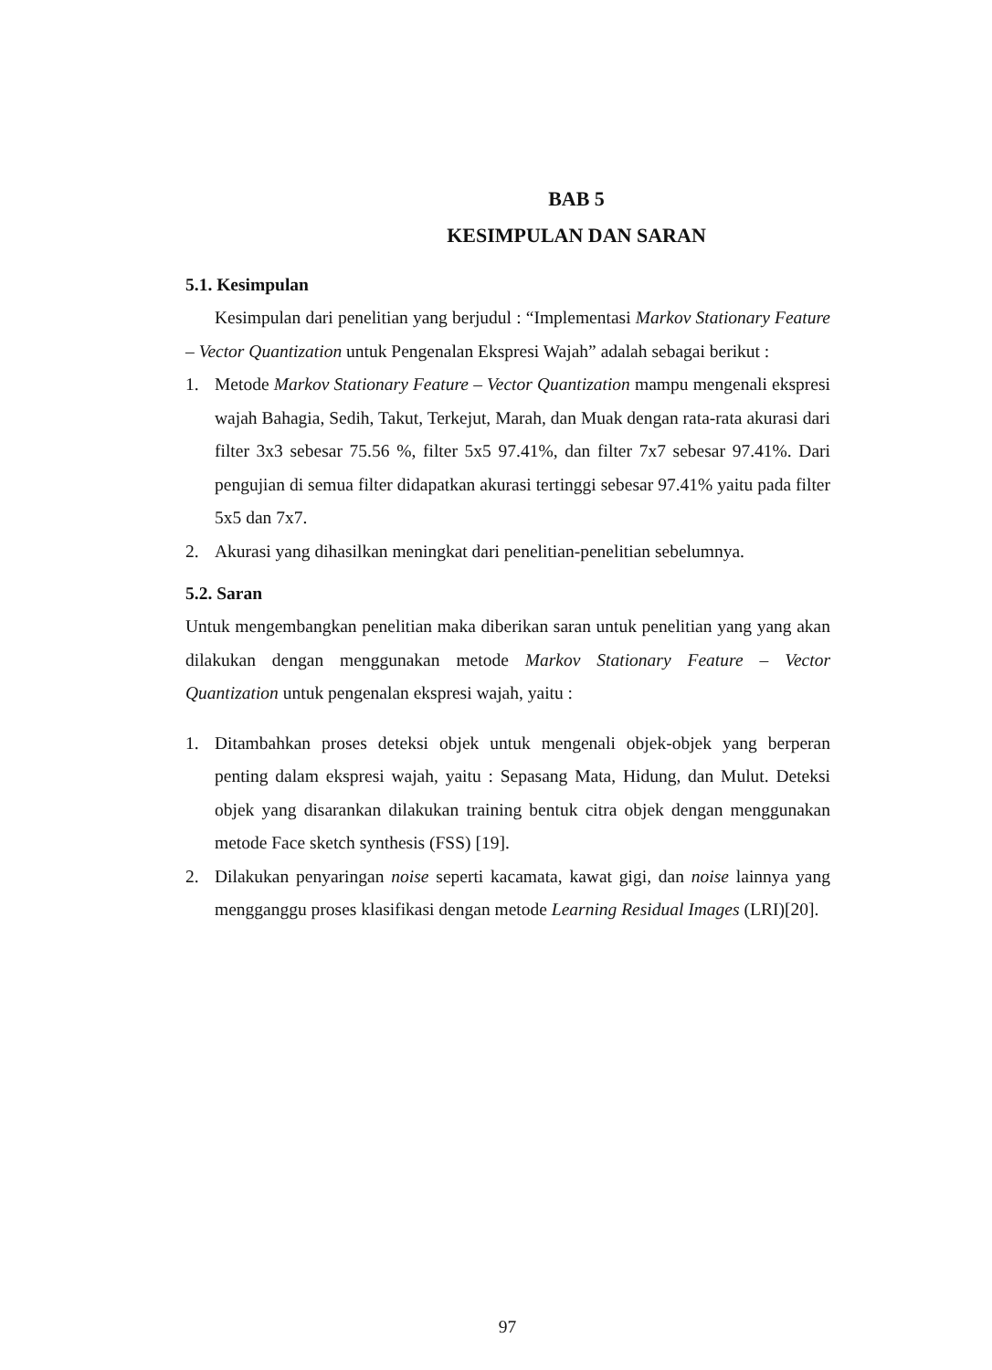BAB 5
KESIMPULAN DAN SARAN
5.1. Kesimpulan
Kesimpulan dari penelitian yang berjudul : “Implementasi Markov Stationary Feature – Vector Quantization untuk Pengenalan Ekspresi Wajah” adalah sebagai berikut :
1. Metode Markov Stationary Feature – Vector Quantization mampu mengenali ekspresi wajah Bahagia, Sedih, Takut, Terkejut, Marah, dan Muak dengan rata-rata akurasi dari filter 3x3 sebesar 75.56 %, filter 5x5 97.41%, dan filter 7x7 sebesar 97.41%. Dari pengujian di semua filter didapatkan akurasi tertinggi sebesar 97.41% yaitu pada filter 5x5 dan 7x7.
2. Akurasi yang dihasilkan meningkat dari penelitian-penelitian sebelumnya.
5.2. Saran
Untuk mengembangkan penelitian maka diberikan saran untuk penelitian yang yang akan dilakukan dengan menggunakan metode Markov Stationary Feature – Vector Quantization untuk pengenalan ekspresi wajah, yaitu :
1. Ditambahkan proses deteksi objek untuk mengenali objek-objek yang berperan penting dalam ekspresi wajah, yaitu : Sepasang Mata, Hidung, dan Mulut. Deteksi objek yang disarankan dilakukan training bentuk citra objek dengan menggunakan metode Face sketch synthesis (FSS) [19].
2. Dilakukan penyaringan noise seperti kacamata, kawat gigi, dan noise lainnya yang mengganggu proses klasifikasi dengan metode Learning Residual Images (LRI)[20].
97